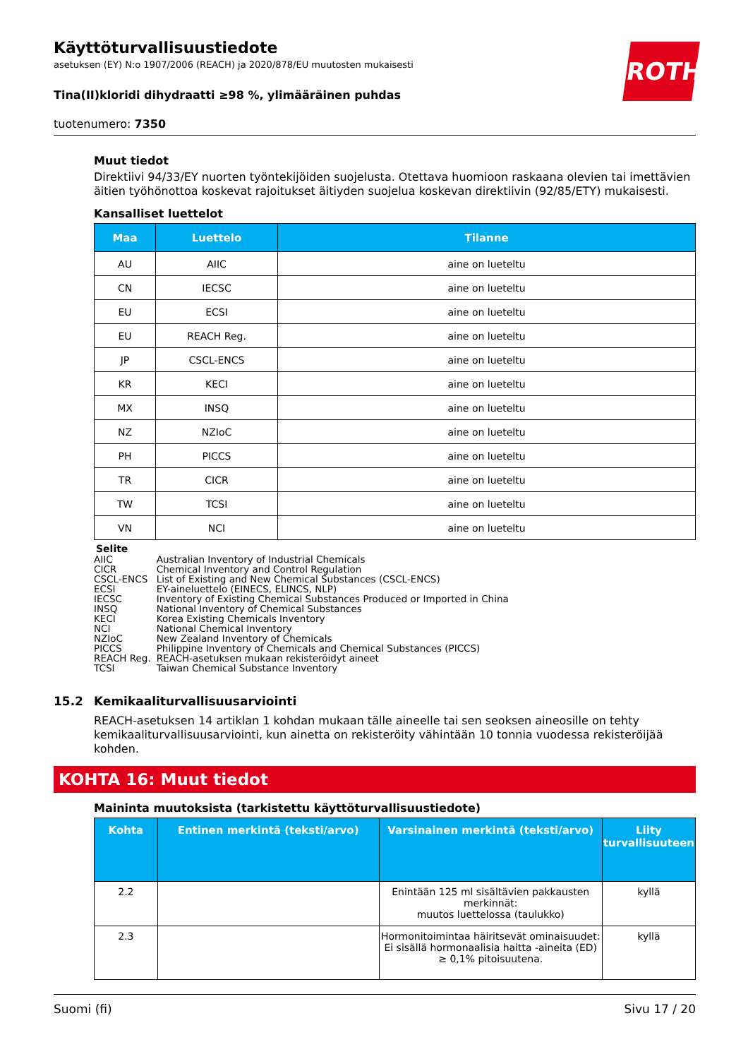ROTH
Käyttöturvallisuustiedote
asetuksen (EY) N:o 1907/2006 (REACH) ja 2020/878/EU muutosten mukaisesti
Tina(II)kloridi dihydraatti ≥98 %, ylimääräinen puhdas
tuotenumero: 7350
Muut tiedot
Direktiivi 94/33/EY nuorten työntekijöiden suojelusta. Otettava huomioon raskaana olevien tai imettävien äitien työhönottoa koskevat rajoitukset äitiyden suojelua koskevan direktiivin (92/85/ETY) mukaisesti.
Kansalliset luettelot
| Maa | Luettelo | Tilanne |
| --- | --- | --- |
| AU | AIIC | aine on lueteltu |
| CN | IECSC | aine on lueteltu |
| EU | ECSI | aine on lueteltu |
| EU | REACH Reg. | aine on lueteltu |
| JP | CSCL-ENCS | aine on lueteltu |
| KR | KECI | aine on lueteltu |
| MX | INSQ | aine on lueteltu |
| NZ | NZIoC | aine on lueteltu |
| PH | PICCS | aine on lueteltu |
| TR | CICR | aine on lueteltu |
| TW | TCSI | aine on lueteltu |
| VN | NCI | aine on lueteltu |
Selite
| AIIC | Australian Inventory of Industrial Chemicals |
| CICR | Chemical Inventory and Control Regulation |
| CSCL-ENCS | List of Existing and New Chemical Substances (CSCL-ENCS) |
| ECSI | EY-aineluettelo (EINECS, ELINCS, NLP) |
| IECSC | Inventory of Existing Chemical Substances Produced or Imported in China |
| INSQ | National Inventory of Chemical Substances |
| KECI | Korea Existing Chemicals Inventory |
| NCI | National Chemical Inventory |
| NZIoC | New Zealand Inventory of Chemicals |
| PICCS | Philippine Inventory of Chemicals and Chemical Substances (PICCS) |
| REACH Reg. | REACH-asetuksen mukaan rekisteröidyt aineet |
| TCSI | Taiwan Chemical Substance Inventory |
15.2 Kemikaaliturvallisuusarviointi
REACH-asetuksen 14 artiklan 1 kohdan mukaan tälle aineelle tai sen seoksen aineosille on tehty kemikaaliturvallisuusarviointi, kun ainetta on rekisteröity vähintään 10 tonnia vuodessa rekisteröijää kohden.
KOHTA 16: Muut tiedot
Maininta muutoksista (tarkistettu käyttöturvallisuustiedote)
| Kohta | Entinen merkintä (teksti/arvo) | Varsinainen merkintä (teksti/arvo) | Liity turvallisuuteen |
| --- | --- | --- | --- |
| 2.2 | | Enintään 125 ml sisältävien pakkausten merkinnät: muutos luettelossa (taulukko) | kyllä |
| 2.3 | | Hormonitoimintaa häiritsevät ominaisuudet: Ei sisällä hormonaalisia haitta -aineita (ED) ≥ 0,1% pitoisuutena. | kyllä |
Suomi (fi) Sivu 17 / 20